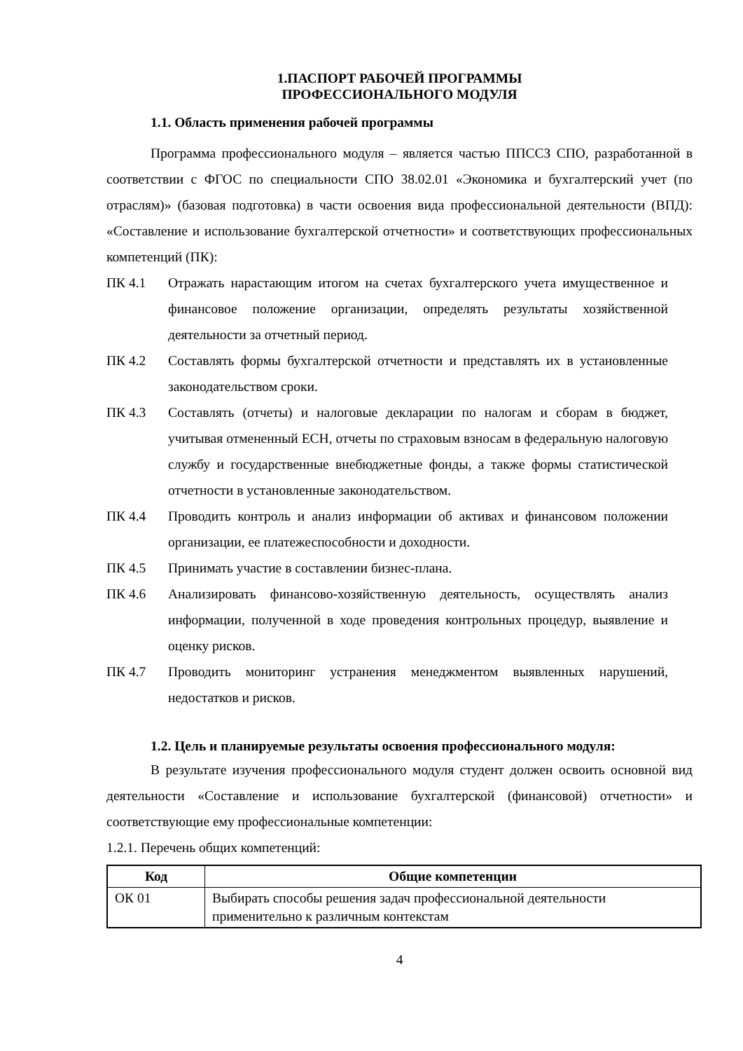1.ПАСПОРТ РАБОЧЕЙ ПРОГРАММЫ
ПРОФЕССИОНАЛЬНОГО МОДУЛЯ
1.1. Область применения рабочей программы
Программа профессионального модуля – является частью ППССЗ СПО, разработанной в соответствии с ФГОС по специальности СПО 38.02.01 «Экономика и бухгалтерский учет (по отраслям)» (базовая подготовка) в части освоения вида профессиональной деятельности (ВПД): «Составление и использование бухгалтерской отчетности» и соответствующих профессиональных компетенций (ПК):
ПК 4.1 Отражать нарастающим итогом на счетах бухгалтерского учета имущественное и финансовое положение организации, определять результаты хозяйственной деятельности за отчетный период.
ПК 4.2 Составлять формы бухгалтерской отчетности и представлять их в установленные законодательством сроки.
ПК 4.3 Составлять (отчеты) и налоговые декларации по налогам и сборам в бюджет, учитывая отмененный ЕСН, отчеты по страховым взносам в федеральную налоговую службу и государственные внебюджетные фонды, а также формы статистической отчетности в установленные законодательством.
ПК 4.4 Проводить контроль и анализ информации об активах и финансовом положении организации, ее платежеспособности и доходности.
ПК 4.5 Принимать участие в составлении бизнес-плана.
ПК 4.6 Анализировать финансово-хозяйственную деятельность, осуществлять анализ информации, полученной в ходе проведения контрольных процедур, выявление и оценку рисков.
ПК 4.7 Проводить мониторинг устранения менеджментом выявленных нарушений, недостатков и рисков.
1.2. Цель и планируемые результаты освоения профессионального модуля:
В результате изучения профессионального модуля студент должен освоить основной вид деятельности «Составление и использование бухгалтерской (финансовой) отчетности» и соответствующие ему профессиональные компетенции:
1.2.1. Перечень общих компетенций:
| Код | Общие компетенции |
| --- | --- |
| ОК 01 | Выбирать способы решения задач профессиональной деятельности применительно к различным контекстам |
4